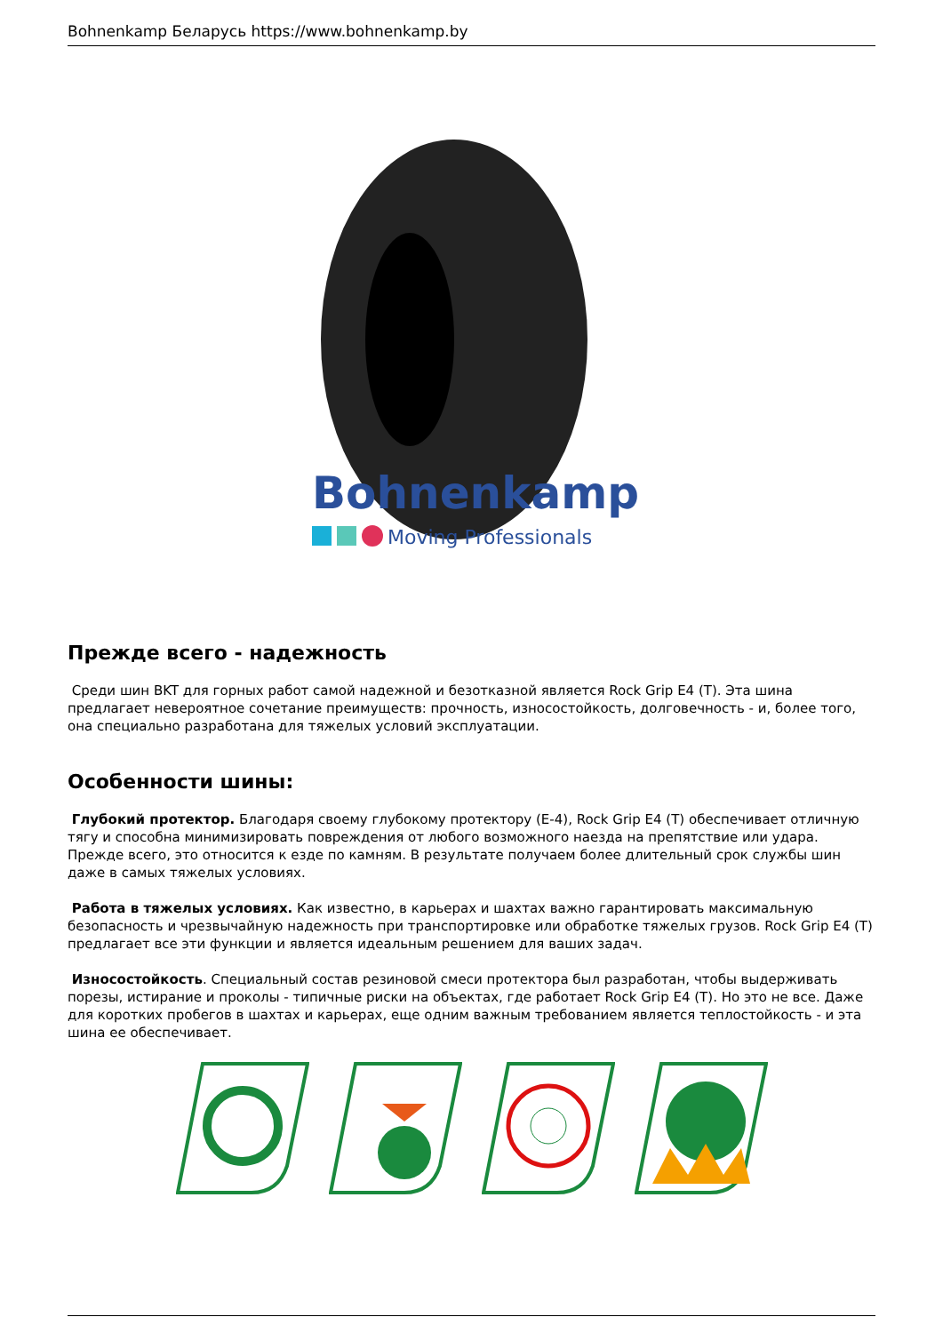Bohnenkamp Беларусь https://www.bohnenkamp.by
Bohnenkamp
Moving Professionals
Прежде всего - надежность
Среди шин BKT для горных работ самой надежной и безотказной является Rock Grip E4 (T). Эта шина предлагает невероятное сочетание преимуществ: прочность, износостойкость, долговечность - и, более того, она специально разработана для тяжелых условий эксплуатации.
Особенности шины:
Глубокий протектор. Благодаря своему глубокому протектору (E-4), Rock Grip E4 (T) обеспечивает отличную тягу и способна минимизировать повреждения от любого возможного наезда на препятствие или удара. Прежде всего, это относится к езде по камням. В результате получаем более длительный срок службы шин даже в самых тяжелых условиях.
Работа в тяжелых условиях. Как известно, в карьерах и шахтах важно гарантировать максимальную безопасность и чрезвычайную надежность при транспортировке или обработке тяжелых грузов. Rock Grip E4 (T) предлагает все эти функции и является идеальным решением для ваших задач.
Износостойкость. Специальный состав резиновой смеси протектора был разработан, чтобы выдерживать порезы, истирание и проколы - типичные риски на объектах, где работает Rock Grip E4 (T). Но это не все. Даже для коротких пробегов в шахтах и карьерах, еще одним важным требованием является теплостойкость - и эта шина ее обеспечивает.